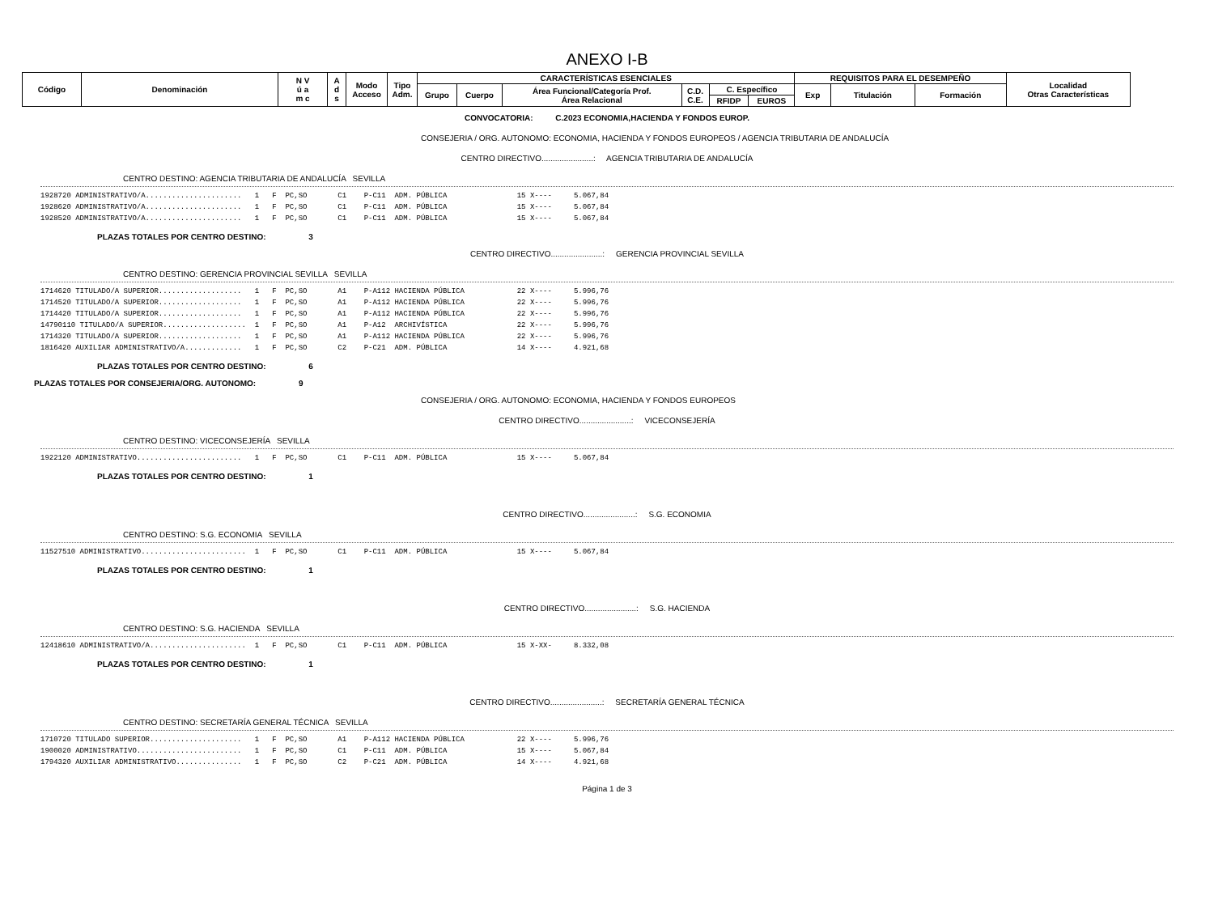ANEXO I-B
| Código | Denominación | N V ú a m c | A d s | Modo Acceso | Tipo Adm. | CARACTERÍSTICAS ESENCIALES | | | | | | REQUISITOS PARA EL DESEMPEÑO | | | Localidad Otras Características |
| --- | --- | --- | --- | --- | --- | --- | --- | --- | --- | --- | --- | --- | --- | --- | --- |
| | | | | | | Grupo | Cuerpo | Área Funcional/Categoría Prof. Área Relacional | C.D. C.E. | C. Específico | | Exp | Titulación | Formación | |
| | | | | | | | | | | RFIDP | EUROS | | | | |
CONVOCATORIA: C.2023 ECONOMIA,HACIENDA Y FONDOS EUROP.
CONSEJERIA / ORG. AUTONOMO: ECONOMIA, HACIENDA Y FONDOS EUROPEOS / AGENCIA TRIBUTARIA DE ANDALUCÍA
CENTRO DIRECTIVO.......................: AGENCIA TRIBUTARIA DE ANDALUCÍA
CENTRO DESTINO: AGENCIA TRIBUTARIA DE ANDALUCÍA SEVILLA
1928720 ADMINISTRATIVO/A...................... 1 F PC,SO C1 P-C11 ADM. PÚBLICA 15 X---- 5.067,84 1928620 ADMINISTRATIVO/A...................... 1 F PC,SO C1 P-C11 ADM. PÚBLICA 15 X---- 5.067,84 1928520 ADMINISTRATIVO/A...................... 1 F PC,SO C1 P-C11 ADM. PÚBLICA 15 X---- 5.067,84
PLAZAS TOTALES POR CENTRO DESTINO: 3
CENTRO DIRECTIVO.......................: GERENCIA PROVINCIAL SEVILLA
CENTRO DESTINO: GERENCIA PROVINCIAL SEVILLA SEVILLA
1714620 TITULADO/A SUPERIOR................... 1 F PC,SO A1 P-A112 HACIENDA PÚBLICA 22 X---- 5.996,76 1714520 TITULADO/A SUPERIOR................... 1 F PC,SO A1 P-A112 HACIENDA PÚBLICA 22 X---- 5.996,76 1714420 TITULADO/A SUPERIOR................... 1 F PC,SO A1 P-A112 HACIENDA PÚBLICA 22 X---- 5.996,76 14790110 TITULADO/A SUPERIOR................... 1 F PC,SO A1 P-A12 ARCHIVÍSTICA 22 X---- 5.996,76 1714320 TITULADO/A SUPERIOR................... 1 F PC,SO A1 P-A112 HACIENDA PÚBLICA 22 X---- 5.996,76 1816420 AUXILIAR ADMINISTRATIVO/A............. 1 F PC,SO C2 P-C21 ADM. PÚBLICA 14 X---- 4.921,68
PLAZAS TOTALES POR CENTRO DESTINO: 6
PLAZAS TOTALES POR CONSEJERIA/ORG. AUTONOMO: 9
CONSEJERIA / ORG. AUTONOMO: ECONOMIA, HACIENDA Y FONDOS EUROPEOS
CENTRO DIRECTIVO.......................: VICECONSEJERÍA
CENTRO DESTINO: VICECONSEJERÍA SEVILLA
1922120 ADMINISTRATIVO........................ 1 F PC,SO C1 P-C11 ADM. PÚBLICA 15 X---- 5.067,84
PLAZAS TOTALES POR CENTRO DESTINO: 1
CENTRO DIRECTIVO.......................: S.G. ECONOMIA
CENTRO DESTINO: S.G. ECONOMIA SEVILLA
11527510 ADMINISTRATIVO........................ 1 F PC,SO C1 P-C11 ADM. PÚBLICA 15 X---- 5.067,84
PLAZAS TOTALES POR CENTRO DESTINO: 1
CENTRO DIRECTIVO.......................: S.G. HACIENDA
CENTRO DESTINO: S.G. HACIENDA SEVILLA
12418610 ADMINISTRATIVO/A...................... 1 F PC,SO C1 P-C11 ADM. PÚBLICA 15 X-XX- 8.332,08
PLAZAS TOTALES POR CENTRO DESTINO: 1
CENTRO DIRECTIVO.......................: SECRETARÍA GENERAL TÉCNICA
CENTRO DESTINO: SECRETARÍA GENERAL TÉCNICA SEVILLA
1710720 TITULADO SUPERIOR..................... 1 F PC,SO A1 P-A112 HACIENDA PÚBLICA 22 X---- 5.996,76 1900020 ADMINISTRATIVO........................ 1 F PC,SO C1 P-C11 ADM. PÚBLICA 15 X---- 5.067,84 1794320 AUXILIAR ADMINISTRATIVO............... 1 F PC,SO C2 P-C21 ADM. PÚBLICA 14 X---- 4.921,68
Página 1 de 3